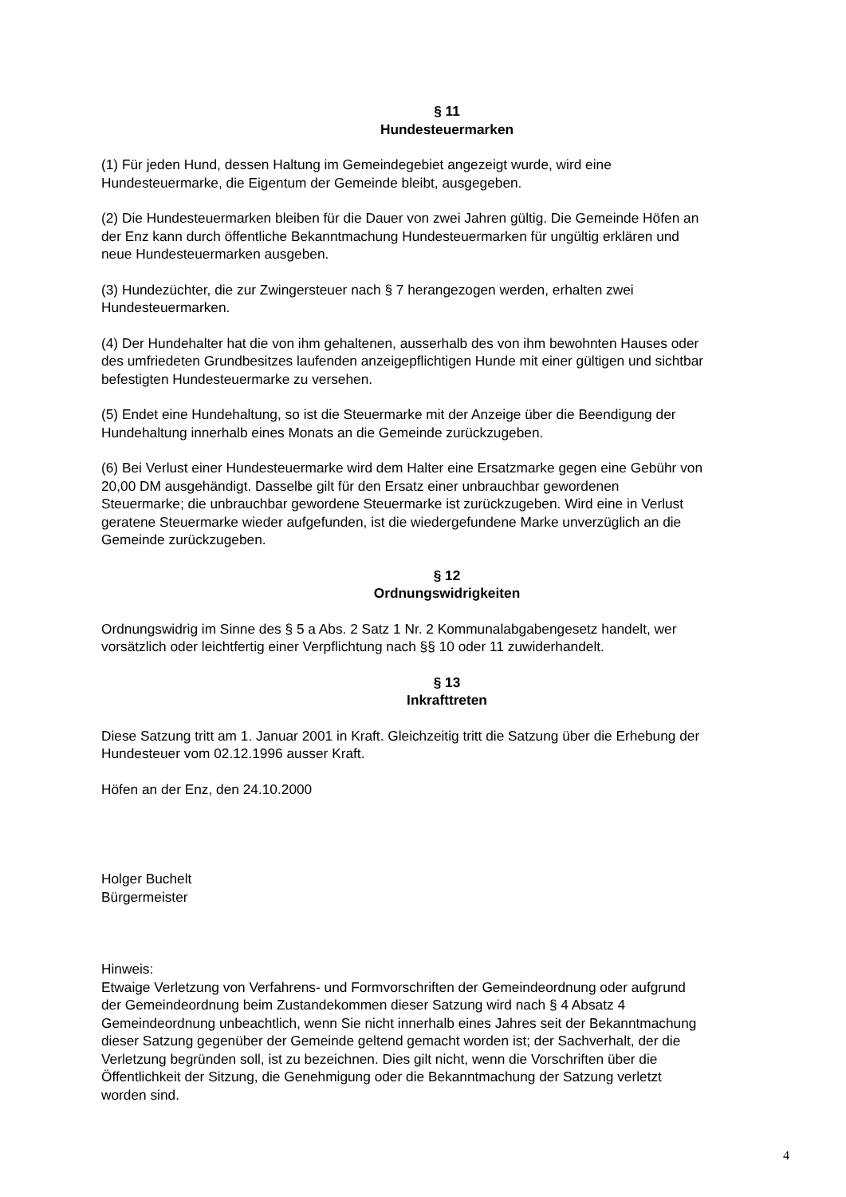§ 11
Hundesteuermarken
(1) Für jeden Hund, dessen Haltung im Gemeindegebiet angezeigt wurde, wird eine
Hundesteuermarke, die Eigentum der Gemeinde bleibt, ausgegeben.
(2) Die Hundesteuermarken bleiben für die Dauer von zwei Jahren gültig. Die Gemeinde Höfen an
der Enz kann durch öffentliche Bekanntmachung Hundesteuermarken für ungültig erklären und
neue Hundesteuermarken ausgeben.
(3) Hundezüchter, die zur Zwingersteuer nach § 7 herangezogen werden, erhalten zwei
Hundesteuermarken.
(4) Der Hundehalter hat die von ihm gehaltenen, ausserhalb des von ihm bewohnten Hauses oder
des umfriedeten Grundbesitzes laufenden anzeigepflichtigen Hunde mit einer gültigen und sichtbar
befestigten Hundesteuermarke zu versehen.
(5) Endet eine Hundehaltung, so ist die Steuermarke mit der Anzeige über die Beendigung der
Hundehaltung innerhalb eines Monats an die Gemeinde zurückzugeben.
(6) Bei Verlust einer Hundesteuermarke wird dem Halter eine Ersatzmarke gegen eine Gebühr von
20,00 DM ausgehändigt. Dasselbe gilt für den Ersatz einer unbrauchbar gewordenen
Steuermarke; die unbrauchbar gewordene Steuermarke ist zurückzugeben. Wird eine in Verlust
geratene Steuermarke wieder aufgefunden, ist die wiedergefundene Marke unverzüglich an die
Gemeinde zurückzugeben.
§ 12
Ordnungswidrigkeiten
Ordnungswidrig im Sinne des § 5 a Abs. 2 Satz 1 Nr. 2 Kommunalabgabengesetz handelt, wer
vorsätzlich oder leichtfertig einer Verpflichtung nach §§ 10 oder 11 zuwiderhandelt.
§ 13
Inkrafttreten
Diese Satzung tritt am 1. Januar 2001 in Kraft. Gleichzeitig tritt die Satzung über die Erhebung der
Hundesteuer vom 02.12.1996 ausser Kraft.
Höfen an der Enz, den 24.10.2000
Holger Buchelt
Bürgermeister
Hinweis:
Etwaige Verletzung von Verfahrens- und Formvorschriften der Gemeindeordnung oder aufgrund
der Gemeindeordnung beim Zustandekommen dieser Satzung wird nach § 4 Absatz 4
Gemeindeordnung unbeachtlich, wenn Sie nicht innerhalb eines Jahres seit der Bekanntmachung
dieser Satzung gegenüber der Gemeinde geltend gemacht worden ist; der Sachverhalt, der die
Verletzung begründen soll, ist zu bezeichnen. Dies gilt nicht, wenn die Vorschriften über die
Öffentlichkeit der Sitzung, die Genehmigung oder die Bekanntmachung der Satzung verletzt
worden sind.
4